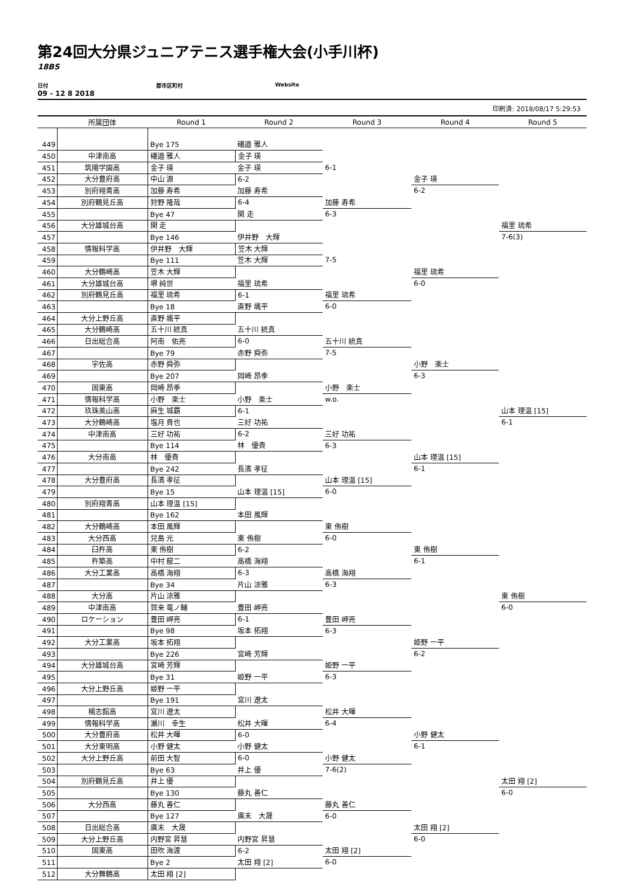第24回大分県ジュニアテニス選手権大会(小手川杯)
18BS
日付 郡市区町村 Website
09 - 12 8 2018
印刷済: 2018/08/17 5:29:53
| | 所属団体 | Round 1 | Round 2 | Round 3 | Round 4 | Round 5 |
| --- | --- | --- | --- | --- | --- | --- |
| 449 | | Bye 175 | 礒邉 雅人 | | | |
| 450 | 中津南高 | 礒邉 雅人 | 金子 瑛 | | | |
| 451 | 筑陽学園高 | 金子 瑛 | 金子 瑛 | 6-1 | | |
| 452 | 大分豊府高 | 中山 源 | 6-2 | | 金子 瑛 | |
| 453 | 別府翔青高 | 加藤 寿希 | 加藤 寿希 | | 6-2 | |
| 454 | 別府鶴見丘高 | 狩野 隆哉 | 6-4 | 加藤 寿希 | | |
| 455 | | Bye 47 | 関 走 | 6-3 | | |
| 456 | 大分雄城台高 | 関 走 | | | | 福里 琉希 |
| 457 | | Bye 146 | 伊井野 大輝 | | | 7-6(3) |
| 458 | 情報科学高 | 伊井野 大輝 | 笠木 大輝 | | | |
| 459 | | Bye 111 | 笠木 大輝 | 7-5 | | |
| 460 | 大分鶴崎高 | 笠木 大輝 | | | 福里 琉希 | |
| 461 | 大分雄城台高 | 堺 純世 | 福里 琉希 | | 6-0 | |
| 462 | 別府鶴見丘高 | 福里 琉希 | 6-1 | 福里 琉希 | | |
| 463 | | Bye 18 | 直野 颯平 | 6-0 | | |
| 464 | 大分上野丘高 | 直野 颯平 | | | | |
| 465 | 大分鶴崎高 | 五十川 統真 | 五十川 統真 | | | |
| 466 | 日出総合高 | 阿南 佑亮 | 6-0 | 五十川 統真 | | |
| 467 | | Bye 79 | 赤野 舜弥 | 7-5 | | |
| 468 | 宇佐高 | 赤野 舜弥 | | | 小野 楽士 | |
| 469 | | Bye 207 | 岡崎 昂季 | | 6-3 | |
| 470 | 国東高 | 岡崎 昂季 | | 小野 楽士 | | |
| 471 | 情報科学高 | 小野 楽士 | 小野 楽士 | w.o. | | |
| 472 | 玖珠美山高 | 麻生 城覇 | 6-1 | | | 山本 理温 [15] |
| 473 | 大分鶴崎高 | 塩月 貴也 | 三好 功祐 | | | 6-1 |
| 474 | 中津南高 | 三好 功祐 | 6-2 | 三好 功祐 | | |
| 475 | | Bye 114 | 林 優貴 | 6-3 | | |
| 476 | 大分南高 | 林 優貴 | | | 山本 理温 [15] | |
| 477 | | Bye 242 | 長濱 孝征 | | 6-1 | |
| 478 | 大分豊府高 | 長濱 孝征 | | 山本 理温 [15] | | |
| 479 | | Bye 15 | 山本 理温 [15] | 6-0 | | |
| 480 | 別府翔青高 | 山本 理温 [15] | | | | |
| 481 | | Bye 162 | 本田 風輝 | | | |
| 482 | 大分鶴崎高 | 本田 風輝 | | 東 侑樹 | | |
| 483 | 大分西高 | 兒島 光 | 東 侑樹 | 6-0 | | |
| 484 | 臼杵高 | 東 侑樹 | 6-2 | | 東 侑樹 | |
| 485 | 杵築高 | 中村 龍二 | 高橋 海翔 | | 6-1 | |
| 486 | 大分工業高 | 高橋 海翔 | 6-3 | 高橋 海翔 | | |
| 487 | | Bye 34 | 片山 涼雅 | 6-3 | | |
| 488 | 大分高 | 片山 涼雅 | | | | 東 侑樹 |
| 489 | 中津南高 | 賀来 竜ノ輔 | 豊田 岬亮 | | | 6-0 |
| 490 | ロケーション | 豊田 岬亮 | 6-1 | 豊田 岬亮 | | |
| 491 | | Bye 98 | 坂本 拓翔 | 6-3 | | |
| 492 | 大分工業高 | 坂本 拓翔 | | | 姫野 一平 | |
| 493 | | Bye 226 | 宮崎 芳輝 | | 6-2 | |
| 494 | 大分雄城台高 | 宮崎 芳輝 | | 姫野 一平 | | |
| 495 | | Bye 31 | 姫野 一平 | 6-3 | | |
| 496 | 大分上野丘高 | 姫野 一平 | | | | |
| 497 | | Bye 191 | 宮川 遼太 | | | |
| 498 | 楊志館高 | 宮川 遼太 | | 松井 大暉 | | |
| 499 | 情報科学高 | 瀬川 幸生 | 松井 大暉 | 6-4 | | |
| 500 | 大分豊府高 | 松井 大暉 | 6-0 | | 小野 健太 | |
| 501 | 大分東明高 | 小野 健太 | 小野 健太 | | 6-1 | |
| 502 | 大分上野丘高 | 前田 大智 | 6-0 | 小野 健太 | | |
| 503 | | Bye 63 | 井上 優 | 7-6(2) | | |
| 504 | 別府鶴見丘高 | 井上 優 | | | | 太田 翔 [2] |
| 505 | | Bye 130 | 藤丸 善仁 | | | 6-0 |
| 506 | 大分西高 | 藤丸 善仁 | | 藤丸 善仁 | | |
| 507 | | Bye 127 | 廣末 大晟 | 6-0 | | |
| 508 | 日出総合高 | 廣末 大晟 | | | 太田 翔 [2] | |
| 509 | 大分上野丘高 | 内野宮 昇慧 | 内野宮 昇慧 | | 6-0 | |
| 510 | 国東高 | 田吹 海渡 | 6-2 | 太田 翔 [2] | | |
| 511 | | Bye 2 | 太田 翔 [2] | 6-0 | | |
| 512 | 大分舞鶴高 | 太田 翔 [2] | | | | |